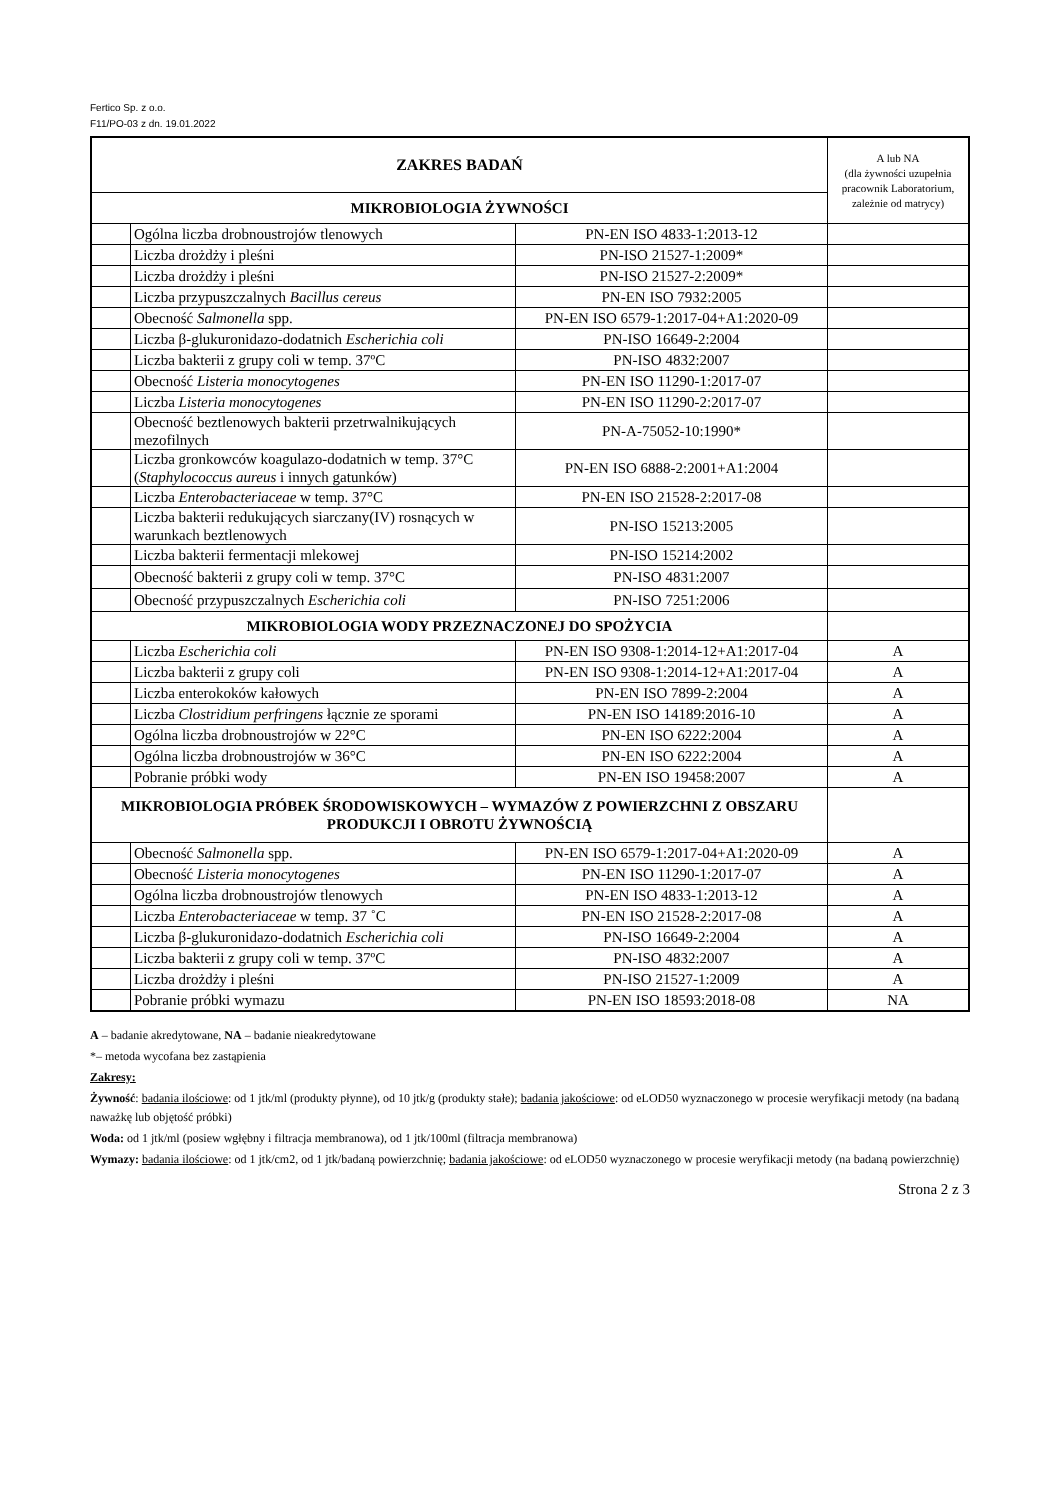Fertico Sp. z o.o.
F11/PO-03 z dn. 19.01.2022
| ZAKRES BADAŃ | | | A lub NA (dla żywności uzupełnia pracownik Laboratorium, zależnie od matrycy) |
| MIKROBIOLOGIA ŻYWNOŚCI | | | |
| | Ogólna liczba drobnoustrojów tlenowych | PN-EN ISO 4833-1:2013-12 | |
| | Liczba drożdży i pleśni | PN-ISO 21527-1:2009* | |
| | Liczba drożdży i pleśni | PN-ISO 21527-2:2009* | |
| | Liczba przypuszczalnych Bacillus cereus | PN-EN ISO 7932:2005 | |
| | Obecność Salmonella spp. | PN-EN ISO 6579-1:2017-04+A1:2020-09 | |
| | Liczba β-glukuronidazo-dodatnich Escherichia coli | PN-ISO 16649-2:2004 | |
| | Liczba bakterii z grupy coli w temp. 37ºC | PN-ISO 4832:2007 | |
| | Obecność Listeria monocytogenes | PN-EN ISO 11290-1:2017-07 | |
| | Liczba Listeria monocytogenes | PN-EN ISO 11290-2:2017-07 | |
| | Obecność beztlenowych bakterii przetrwalnikujących mezofilnych | PN-A-75052-10:1990* | |
| | Liczba gronkowców koagulazo-dodatnich w temp. 37°C ( Staphylococcus aureus i innych gatunków) | PN-EN ISO 6888-2:2001+A1:2004 | |
| | Liczba Enterobacteriaceae w temp. 37°C | PN-EN ISO 21528-2:2017-08 | |
| | Liczba bakterii redukujących siarczany(IV) rosnących w warunkach beztlenowych | PN-ISO 15213:2005 | |
| | Liczba bakterii fermentacji mlekowej | PN-ISO 15214:2002 | |
| | Obecność bakterii z grupy coli w temp. 37°C | PN-ISO 4831:2007 | |
| | Obecność przypuszczalnych Escherichia coli | PN-ISO 7251:2006 | |
| MIKROBIOLOGIA WODY PRZEZNACZONEJ DO SPOŻYCIA | | | |
| | Liczba Escherichia coli | PN-EN ISO 9308-1:2014-12+A1:2017-04 | A |
| | Liczba bakterii z grupy coli | PN-EN ISO 9308-1:2014-12+A1:2017-04 | A |
| | Liczba enterokoków kałowych | PN-EN ISO 7899-2:2004 | A |
| | Liczba Clostridium perfringens łącznie ze sporami | PN-EN ISO 14189:2016-10 | A |
| | Ogólna liczba drobnoustrojów w 22°C | PN-EN ISO 6222:2004 | A |
| | Ogólna liczba drobnoustrojów w 36°C | PN-EN ISO 6222:2004 | A |
| | Pobranie próbki wody | PN-EN ISO 19458:2007 | A |
| MIKROBIOLOGIA PRÓBEK ŚRODOWISKOWYCH – WYMAZÓW Z POWIERZCHNI Z OBSZARU PRODUKCJI I OBROTU ŻYWNOŚCIĄ | | | |
| | Obecność Salmonella spp. | PN-EN ISO 6579-1:2017-04+A1:2020-09 | A |
| | Obecność Listeria monocytogenes | PN-EN ISO 11290-1:2017-07 | A |
| | Ogólna liczba drobnoustrojów tlenowych | PN-EN ISO 4833-1:2013-12 | A |
| | Liczba Enterobacteriaceae w temp. 37 ˚C | PN-EN ISO 21528-2:2017-08 | A |
| | Liczba β-glukuronidazo-dodatnich Escherichia coli | PN-ISO 16649-2:2004 | A |
| | Liczba bakterii z grupy coli w temp. 37ºC | PN-ISO 4832:2007 | A |
| | Liczba drożdży i pleśni | PN-ISO 21527-1:2009 | A |
| | Pobranie próbki wymazu | PN-EN ISO 18593:2018-08 | NA |
A – badanie akredytowane, NA – badanie nieakredytowane
*– metoda wycofana bez zastąpienia
Zakresy:
Żywność: badania ilościowe: od 1 jtk/ml (produkty płynne), od 10 jtk/g (produkty stałe); badania jakościowe: od eLOD50 wyznaczonego w procesie weryfikacji metody (na badaną naważkę lub objętość próbki)
Woda: od 1 jtk/ml (posiew wgłębny i filtracja membranowa), od 1 jtk/100ml (filtracja membranowa)
Wymazy: badania ilościowe: od 1 jtk/cm2, od 1 jtk/badaną powierzchnię; badania jakościowe: od eLOD50 wyznaczonego w procesie weryfikacji metody (na badaną powierzchnię)
Strona 2 z 3